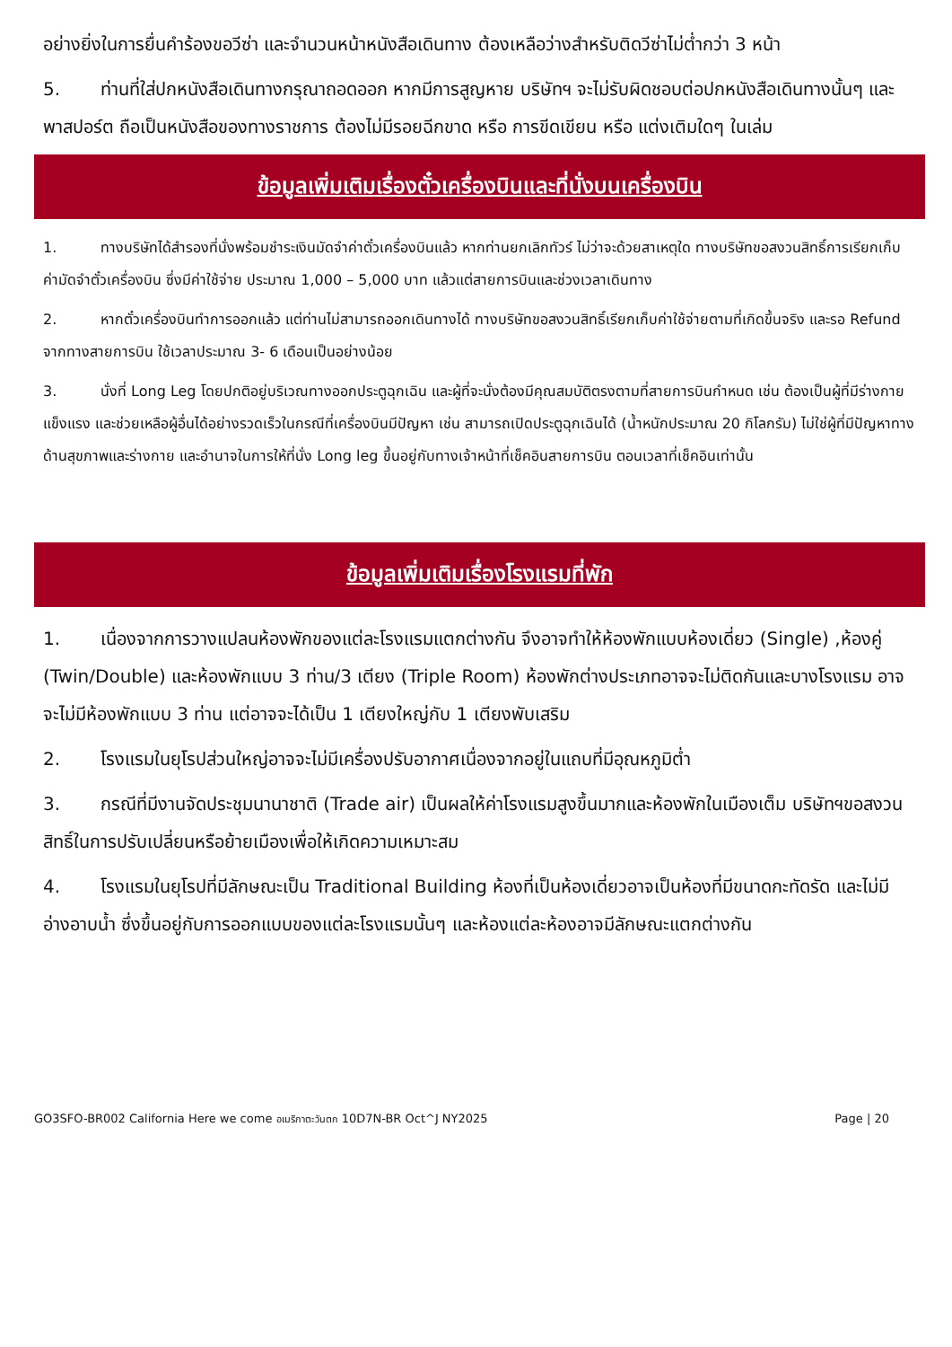อย่างยิ่งในการยื่นคำร้องขอวีซ่า และจำนวนหน้าหนังสือเดินทาง ต้องเหลือว่างสำหรับติดวีซ่าไม่ต่ำกว่า 3 หน้า
5. ท่านที่ใส่ปกหนังสือเดินทางกรุณาถอดออก หากมีการสูญหาย บริษัทฯ จะไม่รับผิดชอบต่อปกหนังสือเดินทางนั้นๆ และพาสปอร์ต ถือเป็นหนังสือของทางราชการ ต้องไม่มีรอยฉีกขาด หรือ การขีดเขียน หรือ แต่งเติมใดๆ ในเล่ม
ข้อมูลเพิ่มเติมเรื่องตั๋วเครื่องบินและที่นั่งบนเครื่องบิน
1. ทางบริษัทได้สำรองที่นั่งพร้อมชำระเงินมัดจำค่าตั๋วเครื่องบินแล้ว หากท่านยกเลิกทัวร์ ไม่ว่าจะด้วยสาเหตุใด ทางบริษัทขอสงวนสิทธิ์การเรียกเก็บค่ามัดจำตั๋วเครื่องบิน ซึ่งมีค่าใช้จ่าย ประมาณ 1,000 – 5,000 บาท แล้วแต่สายการบินและช่วงเวลาเดินทาง
2. หากตั๋วเครื่องบินทำการออกแล้ว แต่ท่านไม่สามารถออกเดินทางได้ ทางบริษัทขอสงวนสิทธิ์เรียกเก็บค่าใช้จ่ายตามที่เกิดขึ้นจริง และรอ Refund จากทางสายการบิน ใช้เวลาประมาณ 3- 6 เดือนเป็นอย่างน้อย
3. นั่งที่ Long Leg โดยปกติอยู่บริเวณทางออกประตูฉุกเฉิน และผู้ที่จะนั่งต้องมีคุณสมบัติตรงตามที่สายการบินกำหนด เช่น ต้องเป็นผู้ที่มีร่างกายแข็งแรง และช่วยเหลือผู้อื่นได้อย่างรวดเร็วในกรณีที่เครื่องบินมีปัญหา เช่น สามารถเปิดประตูฉุกเฉินได้ (น้ำหนักประมาณ 20 กิโลกรัม) ไม่ใช่ผู้ที่มีปัญหาทางด้านสุขภาพและร่างกาย และอำนาจในการให้ที่นั่ง Long leg ขึ้นอยู่กับทางเจ้าหน้าที่เช็คอินสายการบิน ตอนเวลาที่เช็คอินเท่านั้น
ข้อมูลเพิ่มเติมเรื่องโรงแรมที่พัก
1. เนื่องจากการวางแปลนห้องพักของแต่ละโรงแรมแตกต่างกัน จึงอาจทำให้ห้องพักแบบห้องเดี่ยว (Single) ,ห้องคู่ (Twin/Double) และห้องพักแบบ 3 ท่าน/3 เตียง (Triple Room) ห้องพักต่างประเภทอาจจะไม่ติดกันและบางโรงแรม อาจจะไม่มีห้องพักแบบ 3 ท่าน แต่อาจจะได้เป็น 1 เตียงใหญ่กับ 1 เตียงพับเสริม
2. โรงแรมในยุโรปส่วนใหญ่อาจจะไม่มีเครื่องปรับอากาศเนื่องจากอยู่ในแถบที่มีอุณหภูมิต่ำ
3. กรณีที่มีงานจัดประชุมนานาชาติ (Trade air) เป็นผลให้ค่าโรงแรมสูงขึ้นมากและห้องพักในเมืองเต็ม บริษัทฯขอสงวนสิทธิ์ในการปรับเปลี่ยนหรือย้ายเมืองเพื่อให้เกิดความเหมาะสม
4. โรงแรมในยุโรปที่มีลักษณะเป็น Traditional Building ห้องที่เป็นห้องเดี่ยวอาจเป็นห้องที่มีขนาดกะทัดรัด และไม่มีอ่างอาบน้ำ ซึ่งขึ้นอยู่กับการออกแบบของแต่ละโรงแรมนั้นๆ และห้องแต่ละห้องอาจมีลักษณะแตกต่างกัน
GO3SFO-BR002 California Here we come อเมริกาตะวันตก 10D7N-BR Oct^J NY2025 Page | 20